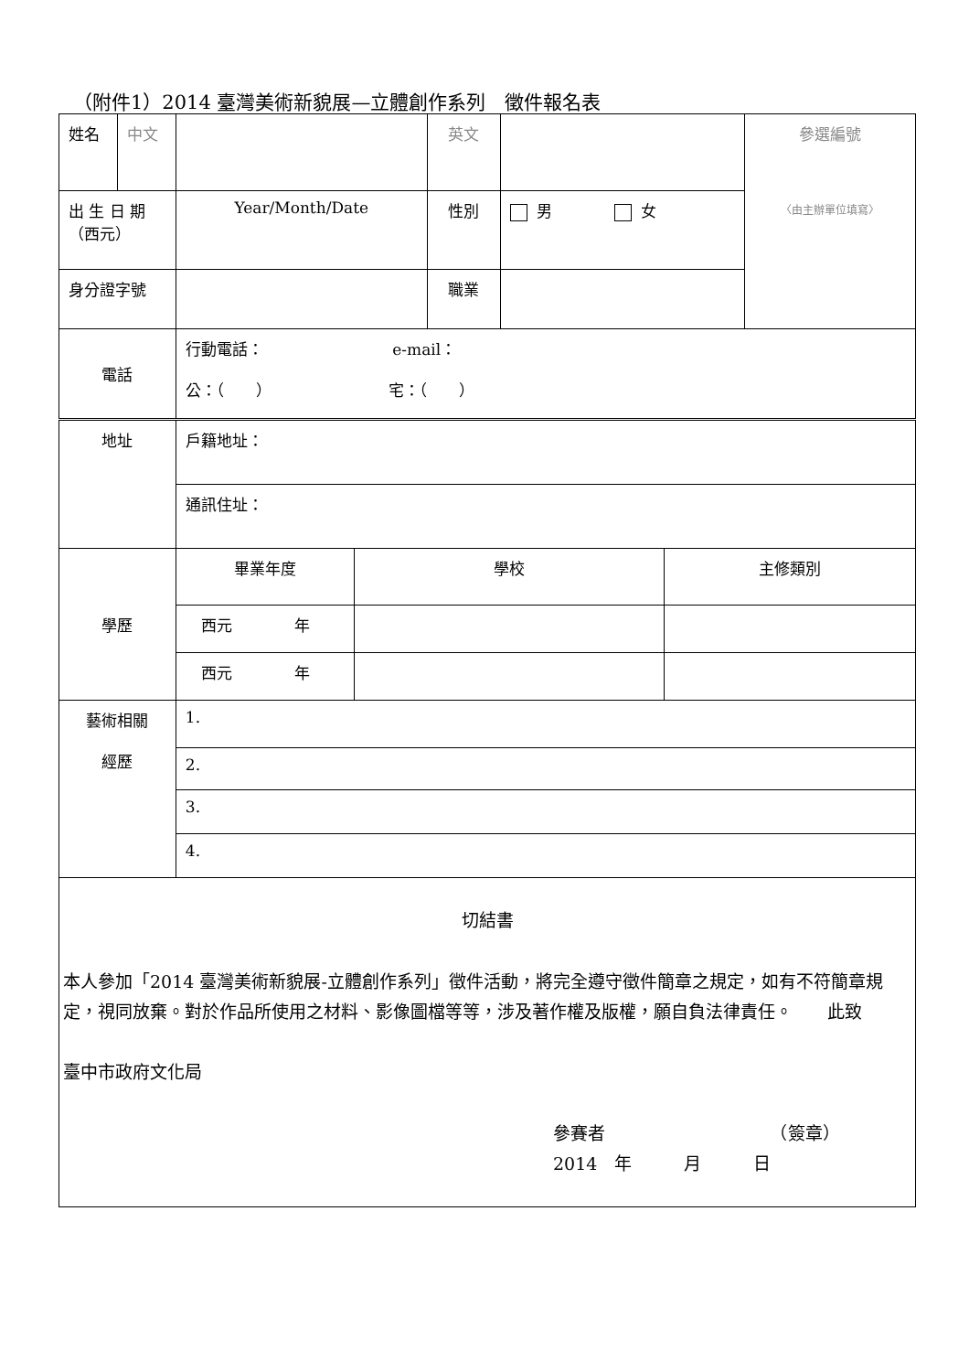（附件1）2014 臺灣美術新貌展—立體創作系列　徵件報名表
| 姓名 | 中文 | | 英文 | | 參選編號 〈由主辦單位填寫〉 |
| 出 生 日 期 （西元） | | Year/Month/Date | 性別 | 男 女 | |
| 身分證字號 | | | 職業 | | |
| 電話 | | 行動電話： e-mail： 公：（ ） 宅：（ ） | | | |
| 地址 | 戶籍地址： | | |
| | 通訊住址： | | |
| 學歷 | 畢業年度 | 學校 | 主修類別 |
| | 西元 年 | | |
| | 西元 年 | | |
| 藝術相關 經歷 | 1. | | |
| | 2. | | |
| | 3. | | |
| | 4. | | |
| 切結書 本人參加「2014 臺灣美術新貌展-立體創作系列」徵件活動，將完全遵守徵件簡章之規定，如有不符簡章規定，視同放棄。對於作品所使用之材料、影像圖檔等等，涉及著作權及版權，願自負法律責任。 此致 臺中市政府文化局 參賽者 （簽章） 2014 年 月 日 | | | |